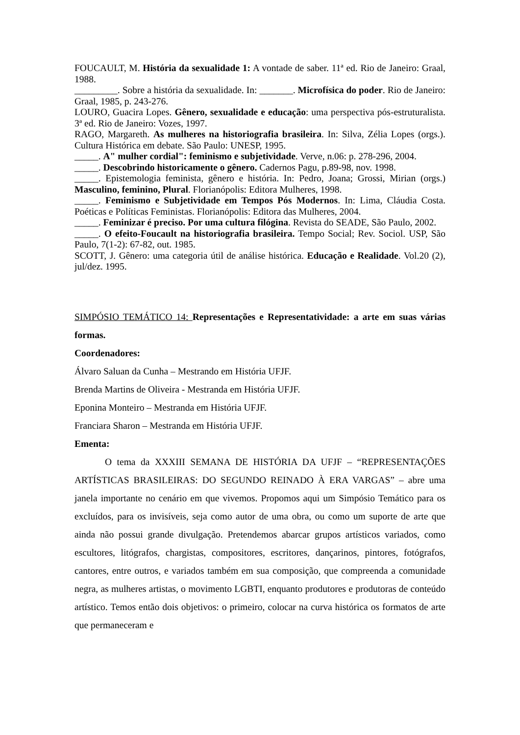FOUCAULT, M. História da sexualidade 1: A vontade de saber. 11ª ed. Rio de Janeiro: Graal, 1988.
_________. Sobre a história da sexualidade. In: _______. Microfísica do poder. Rio de Janeiro: Graal, 1985, p. 243-276.
LOURO, Guacira Lopes. Gênero, sexualidade e educação: uma perspectiva pós-estruturalista. 3ª ed. Rio de Janeiro: Vozes, 1997.
RAGO, Margareth. As mulheres na historiografia brasileira. In: Silva, Zélia Lopes (orgs.). Cultura Histórica em debate. São Paulo: UNESP, 1995.
_____. A" mulher cordial": feminismo e subjetividade. Verve, n.06: p. 278-296, 2004.
_____. Descobrindo historicamente o gênero. Cadernos Pagu, p.89-98, nov. 1998.
_____. Epistemologia feminista, gênero e história. In: Pedro, Joana; Grossi, Mirian (orgs.) Masculino, feminino, Plural. Florianópolis: Editora Mulheres, 1998.
_____. Feminismo e Subjetividade em Tempos Pós Modernos. In: Lima, Cláudia Costa. Poéticas e Políticas Feministas. Florianópolis: Editora das Mulheres, 2004.
_____. Feminizar é preciso. Por uma cultura filógina. Revista do SEADE, São Paulo, 2002.
_____. O efeito-Foucault na historiografia brasileira. Tempo Social; Rev. Sociol. USP, São Paulo, 7(1-2): 67-82, out. 1985.
SCOTT, J. Gênero: uma categoria útil de análise histórica. Educação e Realidade. Vol.20 (2), jul/dez. 1995.
SIMPÓSIO TEMÁTICO 14: Representações e Representatividade: a arte em suas várias formas.
Coordenadores:
Álvaro Saluan da Cunha – Mestrando em História UFJF.
Brenda Martins de Oliveira - Mestranda em História UFJF.
Eponina Monteiro – Mestranda em História UFJF.
Franciara Sharon – Mestranda em História UFJF.
Ementa:
O tema da XXXIII SEMANA DE HISTÓRIA DA UFJF – “REPRESENTAÇÕES ARTÍSTICAS BRASILEIRAS: DO SEGUNDO REINADO À ERA VARGAS” – abre uma janela importante no cenário em que vivemos. Propomos aqui um Simpósio Temático para os excluídos, para os invisíveis, seja como autor de uma obra, ou como um suporte de arte que ainda não possui grande divulgação. Pretendemos abarcar grupos artísticos variados, como escultores, litógrafos, chargistas, compositores, escritores, dançarinos, pintores, fotógrafos, cantores, entre outros, e variados também em sua composição, que compreenda a comunidade negra, as mulheres artistas, o movimento LGBTI, enquanto produtores e produtoras de conteúdo artístico. Temos então dois objetivos: o primeiro, colocar na curva histórica os formatos de arte que permaneceram e